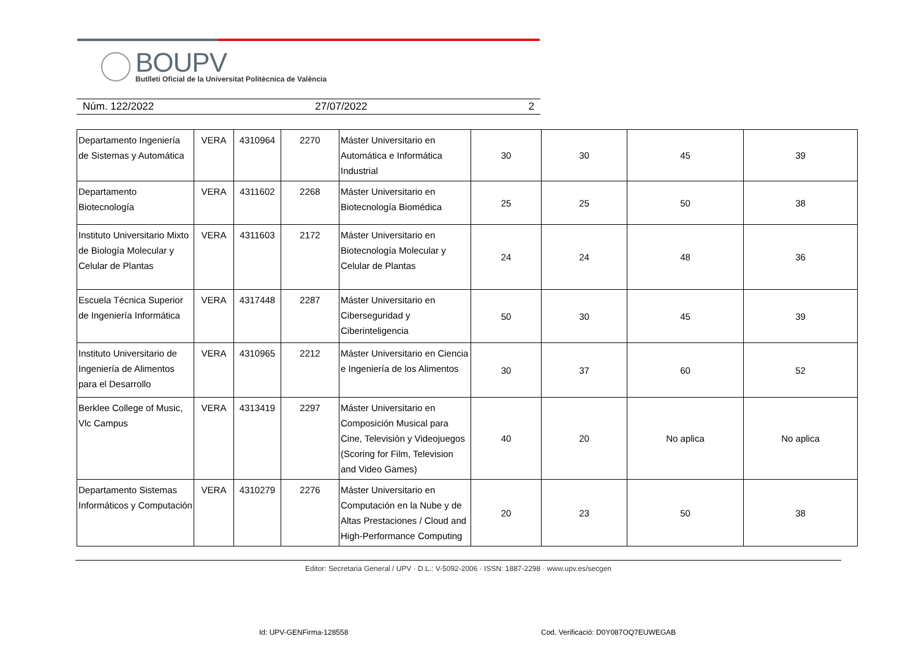BOUPV
Butlletí Oficial de la Universitat Politècnica de València
Núm. 122/2022 27/07/2022 2
| Departamento Ingeniería de Sistemas y Automática | VERA | 4310964 | 2270 | Máster Universitario en Automática e Informática Industrial | 30 | 30 | 45 | 39 |
| Departamento Biotecnología | VERA | 4311602 | 2268 | Máster Universitario en Biotecnología Biomédica | 25 | 25 | 50 | 38 |
| Instituto Universitario Mixto de Biología Molecular y Celular de Plantas | VERA | 4311603 | 2172 | Máster Universitario en Biotecnología Molecular y Celular de Plantas | 24 | 24 | 48 | 36 |
| Escuela Técnica Superior de Ingeniería Informática | VERA | 4317448 | 2287 | Máster Universitario en Ciberseguridad y Ciberinteligencia | 50 | 30 | 45 | 39 |
| Instituto Universitario de Ingeniería de Alimentos para el Desarrollo | VERA | 4310965 | 2212 | Máster Universitario en Ciencia e Ingeniería de los Alimentos | 30 | 37 | 60 | 52 |
| Berklee College of Music, Vlc Campus | VERA | 4313419 | 2297 | Máster Universitario en Composición Musical para Cine, Televisión y Videojuegos (Scoring for Film, Television and Video Games) | 40 | 20 | No aplica | No aplica |
| Departamento Sistemas Informáticos y Computación | VERA | 4310279 | 2276 | Máster Universitario en Computación en la Nube y de Altas Prestaciones / Cloud and High-Performance Computing | 20 | 23 | 50 | 38 |
Editor: Secretaria General / UPV · D.L.: V-5092-2006 · ISSN: 1887-2298 · www.upv.es/secgen
Id: UPV-GENFirma-128558
Cod. Verificació: D0Y087OQ7EUWEGAB